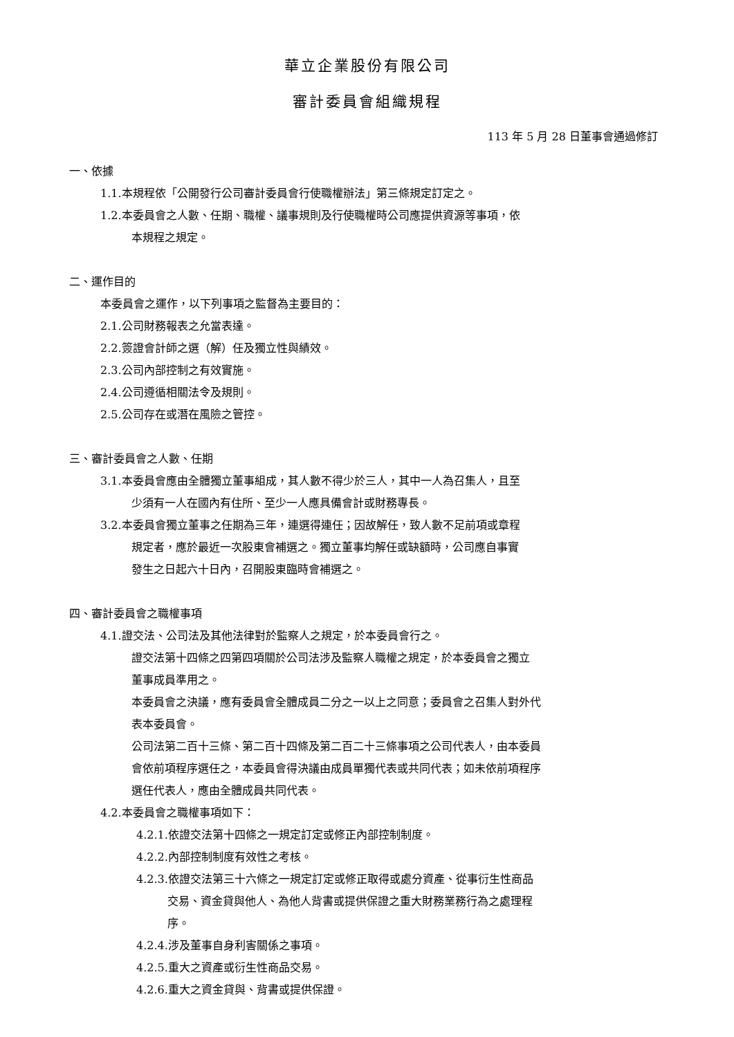華立企業股份有限公司
審計委員會組織規程
113 年 5 月 28 日董事會通過修訂
一、依據
1.1.本規程依「公開發行公司審計委員會行使職權辦法」第三條規定訂定之。
1.2.本委員會之人數、任期、職權、議事規則及行使職權時公司應提供資源等事項，依
本規程之規定。
二、運作目的
本委員會之運作，以下列事項之監督為主要目的：
2.1.公司財務報表之允當表達。
2.2.簽證會計師之選（解）任及獨立性與績效。
2.3.公司內部控制之有效實施。
2.4.公司遵循相關法令及規則。
2.5.公司存在或潛在風險之管控。
三、審計委員會之人數、任期
3.1.本委員會應由全體獨立董事組成，其人數不得少於三人，其中一人為召集人，且至
少須有一人在國內有住所、至少一人應具備會計或財務專長。
3.2.本委員會獨立董事之任期為三年，連選得連任；因故解任，致人數不足前項或章程
規定者，應於最近一次股東會補選之。獨立董事均解任或缺額時，公司應自事實
發生之日起六十日內，召開股東臨時會補選之。
四、審計委員會之職權事項
4.1.證交法、公司法及其他法律對於監察人之規定，於本委員會行之。
證交法第十四條之四第四項關於公司法涉及監察人職權之規定，於本委員會之獨立
董事成員準用之。
本委員會之決議，應有委員會全體成員二分之一以上之同意；委員會之召集人對外代
表本委員會。
公司法第二百十三條、第二百十四條及第二百二十三條事項之公司代表人，由本委員
會依前項程序選任之，本委員會得決議由成員單獨代表或共同代表；如未依前項程序
選任代表人，應由全體成員共同代表。
4.2.本委員會之職權事項如下：
4.2.1.依證交法第十四條之一規定訂定或修正內部控制制度。
4.2.2.內部控制制度有效性之考核。
4.2.3.依證交法第三十六條之一規定訂定或修正取得或處分資產、從事衍生性商品
交易、資金貸與他人、為他人背書或提供保證之重大財務業務行為之處理程
序。
4.2.4.涉及董事自身利害關係之事項。
4.2.5.重大之資產或衍生性商品交易。
4.2.6.重大之資金貸與、背書或提供保證。